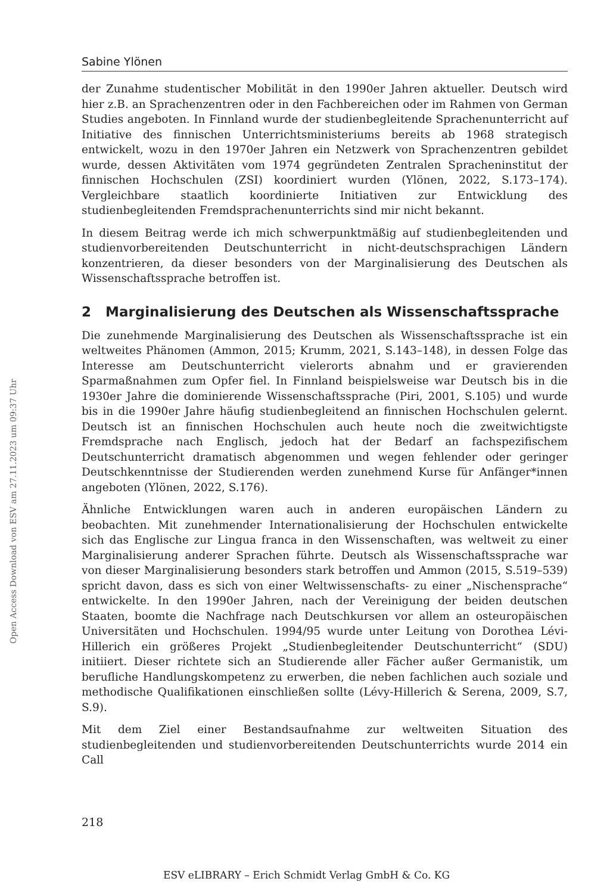Sabine Ylönen
der Zunahme studentischer Mobilität in den 1990er Jahren aktueller. Deutsch wird hier z.B. an Sprachenzentren oder in den Fachbereichen oder im Rahmen von German Studies angeboten. In Finnland wurde der studienbegleitende Sprachenunterricht auf Initiative des finnischen Unterrichtsministeriums bereits ab 1968 strategisch entwickelt, wozu in den 1970er Jahren ein Netzwerk von Sprachenzentren gebildet wurde, dessen Aktivitäten vom 1974 gegründeten Zentralen Spracheninstitut der finnischen Hochschulen (ZSI) koordiniert wurden (Ylönen, 2022, S.173–174). Vergleichbare staatlich koordinierte Initiativen zur Entwicklung des studienbegleitenden Fremdsprachenunterrichts sind mir nicht bekannt.
In diesem Beitrag werde ich mich schwerpunktmäßig auf studienbegleitenden und studienvorbereitenden Deutschunterricht in nicht-deutschsprachigen Ländern konzentrieren, da dieser besonders von der Marginalisierung des Deutschen als Wissenschaftssprache betroffen ist.
2 Marginalisierung des Deutschen als Wissenschaftssprache
Die zunehmende Marginalisierung des Deutschen als Wissenschaftssprache ist ein weltweites Phänomen (Ammon, 2015; Krumm, 2021, S.143–148), in dessen Folge das Interesse am Deutschunterricht vielerorts abnahm und er gravierenden Sparmaßnahmen zum Opfer fiel. In Finnland beispielsweise war Deutsch bis in die 1930er Jahre die dominierende Wissenschaftssprache (Piri, 2001, S.105) und wurde bis in die 1990er Jahre häufig studienbegleitend an finnischen Hochschulen gelernt. Deutsch ist an finnischen Hochschulen auch heute noch die zweitwichtigste Fremdsprache nach Englisch, jedoch hat der Bedarf an fachspezifischem Deutschunterricht dramatisch abgenommen und wegen fehlender oder geringer Deutschkenntnisse der Studierenden werden zunehmend Kurse für Anfänger*innen angeboten (Ylönen, 2022, S.176).
Ähnliche Entwicklungen waren auch in anderen europäischen Ländern zu beobachten. Mit zunehmender Internationalisierung der Hochschulen entwickelte sich das Englische zur Lingua franca in den Wissenschaften, was weltweit zu einer Marginalisierung anderer Sprachen führte. Deutsch als Wissenschaftssprache war von dieser Marginalisierung besonders stark betroffen und Ammon (2015, S.519–539) spricht davon, dass es sich von einer Weltwissenschafts- zu einer „Nischensprache“ entwickelte. In den 1990er Jahren, nach der Vereinigung der beiden deutschen Staaten, boomte die Nachfrage nach Deutschkursen vor allem an osteuropäischen Universitäten und Hochschulen. 1994/95 wurde unter Leitung von Dorothea Lévi-Hillerich ein größeres Projekt „Studienbegleitender Deutschunterricht“ (SDU) initiiert. Dieser richtete sich an Studierende aller Fächer außer Germanistik, um berufliche Handlungskompetenz zu erwerben, die neben fachlichen auch soziale und methodische Qualifikationen einschließen sollte (Lévy-Hillerich & Serena, 2009, S.7, S.9).
Mit dem Ziel einer Bestandsaufnahme zur weltweiten Situation des studienbegleitenden und studienvorbereitenden Deutschunterrichts wurde 2014 ein Call
Open Access Download von ESV am 27.11.2023 um 09:37 Uhr
218
ESV eLIBRARY – Erich Schmidt Verlag GmbH & Co. KG